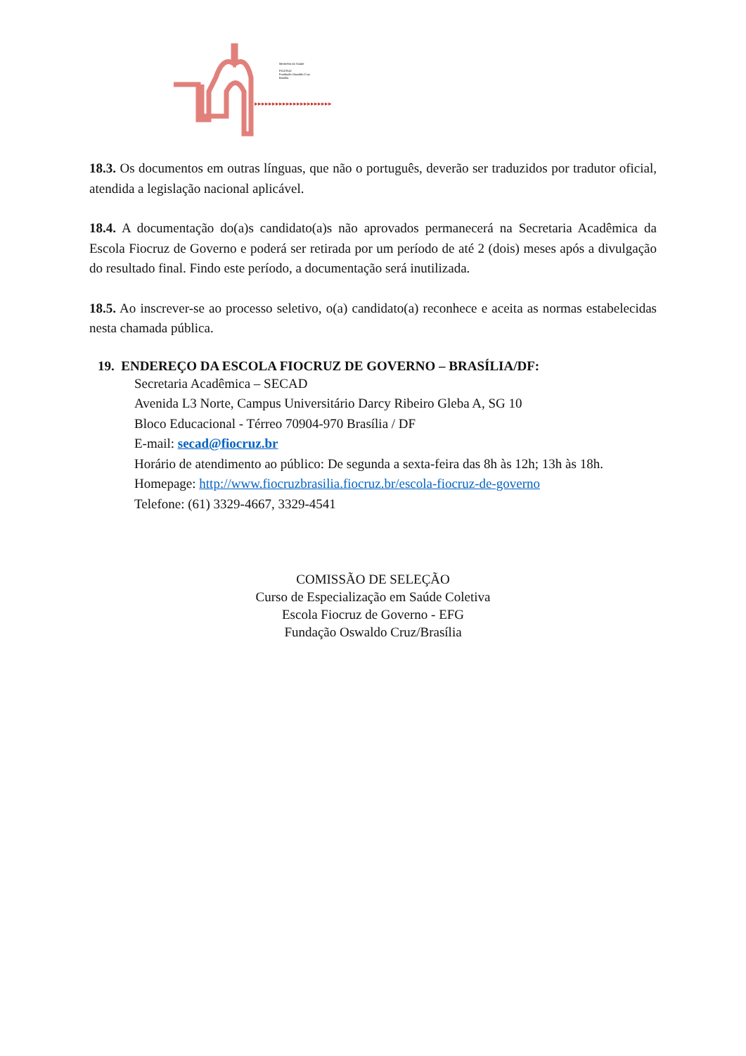▸▸▸▸▸▸▸▸▸▸▸▸▸▸▸▸▸▸▸▸▸▸
Ministério da Saúde
FIOCRUZ
Fundação Oswaldo Cruz
Brasília
18.3. Os documentos em outras línguas, que não o português, deverão ser traduzidos por tradutor oficial, atendida a legislação nacional aplicável.
18.4. A documentação do(a)s candidato(a)s não aprovados permanecerá na Secretaria Acadêmica da Escola Fiocruz de Governo e poderá ser retirada por um período de até 2 (dois) meses após a divulgação do resultado final. Findo este período, a documentação será inutilizada.
18.5. Ao inscrever-se ao processo seletivo, o(a) candidato(a) reconhece e aceita as normas estabelecidas nesta chamada pública.
19. ENDEREÇO DA ESCOLA FIOCRUZ DE GOVERNO – BRASÍLIA/DF:
Secretaria Acadêmica – SECAD
Avenida L3 Norte, Campus Universitário Darcy Ribeiro Gleba A, SG 10
Bloco Educacional - Térreo 70904-970 Brasília / DF
E-mail: secad@fiocruz.br
Horário de atendimento ao público: De segunda a sexta-feira das 8h às 12h; 13h às 18h. Homepage: http://www.fiocruzbrasilia.fiocruz.br/escola-fiocruz-de-governo
Telefone: (61) 3329-4667, 3329-4541
COMISSÃO DE SELEÇÃO
Curso de Especialização em Saúde Coletiva
Escola Fiocruz de Governo - EFG
Fundação Oswaldo Cruz/Brasília